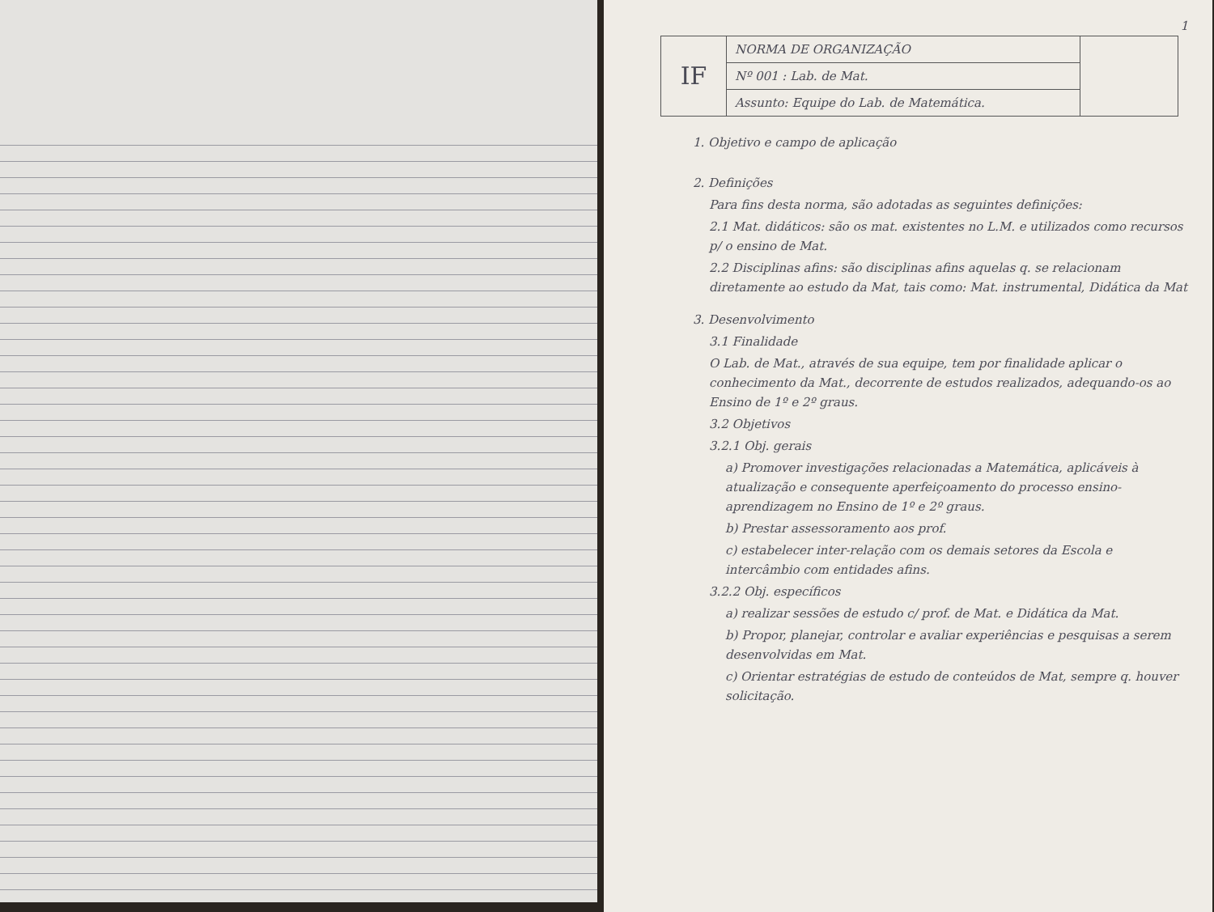1
| IF | NORMA DE ORGANIZAÇÃO | |
| | Nº 001 : Lab. de Mat. | |
| | Assunto: Equipe do Lab. de Matemática. | |
1. Objetivo e campo de aplicação
2. Definições
Para fins desta norma, são adotadas as seguintes definições:
2.1 Mat. didáticos: são os mat. existentes no L.M. e utilizados como recursos p/ o ensino de Mat.
2.2 Disciplinas afins: são disciplinas afins aquelas q. se relacionam diretamente ao estudo da Mat, tais como: Mat. instrumental, Didática da Mat
3. Desenvolvimento
3.1 Finalidade
O Lab. de Mat., através de sua equipe, tem por finalidade aplicar o conhecimento da Mat., decorrente de estudos realizados, adequando-os ao Ensino de 1º e 2º graus.
3.2 Objetivos
3.2.1 Obj. gerais
a) Promover investigações relacionadas a Matemática, aplicáveis à atualização e consequente aperfeiçoamento do processo ensino-aprendizagem no Ensino de 1º e 2º graus.
b) Prestar assessoramento aos prof.
c) estabelecer inter-relação com os demais setores da Escola e intercâmbio com entidades afins.
3.2.2 Obj. específicos
a) realizar sessões de estudo c/ prof. de Mat. e Didática da Mat.
b) Propor, planejar, controlar e avaliar experiências e pesquisas a serem desenvolvidas em Mat.
c) Orientar estratégias de estudo de conteúdos de Mat, sempre q. houver solicitação.